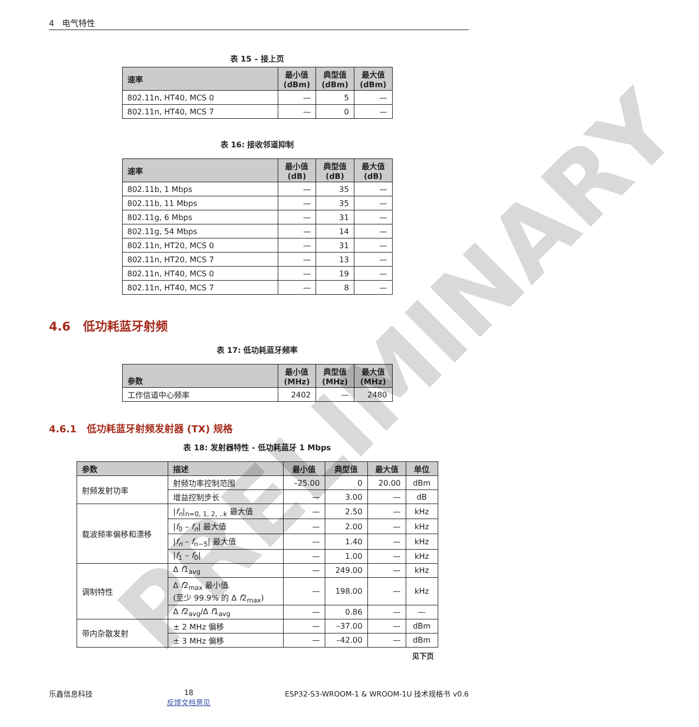4 电气特性
表 15 – 接上页
| 速率 | 最小值 (dBm) | 典型值 (dBm) | 最大值 (dBm) |
| --- | --- | --- | --- |
| 802.11n, HT40, MCS 0 | — | 5 | — |
| 802.11n, HT40, MCS 7 | — | 0 | — |
表 16: 接收邻道抑制
| 速率 | 最小值 (dB) | 典型值 (dB) | 最大值 (dB) |
| --- | --- | --- | --- |
| 802.11b, 1 Mbps | — | 35 | — |
| 802.11b, 11 Mbps | — | 35 | — |
| 802.11g, 6 Mbps | — | 31 | — |
| 802.11g, 54 Mbps | — | 14 | — |
| 802.11n, HT20, MCS 0 | — | 31 | — |
| 802.11n, HT20, MCS 7 | — | 13 | — |
| 802.11n, HT40, MCS 0 | — | 19 | — |
| 802.11n, HT40, MCS 7 | — | 8 | — |
4.6 低功耗蓝牙射频
表 17: 低功耗蓝牙频率
| 参数 | 最小值 (MHz) | 典型值 (MHz) | 最大值 (MHz) |
| --- | --- | --- | --- |
| 工作信道中心频率 | 2402 | — | 2480 |
4.6.1 低功耗蓝牙射频发射器 (TX) 规格
表 18: 发射器特性 - 低功耗蓝牙 1 Mbps
| 参数 | 描述 | 最小值 | 典型值 | 最大值 | 单位 |
| --- | --- | --- | --- | --- | --- |
| 射频发射功率 | 射频功率控制范围 | –25.00 | 0 | 20.00 | dBm |
| | 增益控制步长 | — | 3.00 | — | dB |
| 载波频率偏移和漂移 | / f<sub>n</sub> /<sub>n=0, 1, 2, ..k</sub> 最大值 | — | 2.50 | — | kHz |
| | / f<sub>0</sub> – f<sub>n</sub> / 最大值 | — | 2.00 | — | kHz |
| | / f<sub>n</sub> – f<sub>n−5</sub>/ 最大值 | — | 1.40 | — | kHz |
| | / f<sub>1</sub> – f<sub>0</sub>/ | — | 1.00 | — | kHz |
| 调制特性 | Δ f 1<sub>avg</sub> | — | 249.00 | — | kHz |
| | Δ f 2<sub>max</sub> 最小值 (至少 99.9% 的 Δ f 2<sub>max</sub>) | — | 198.00 | — | kHz |
| | Δ f 2<sub>avg</sub>/Δ f 1<sub>avg</sub> | — | 0.86 | — | — |
| 带内杂散发射 | ± 2 MHz 偏移 | — | –37.00 | — | dBm |
| | ± 3 MHz 偏移 | — | –42.00 | — | dBm |
见下页
乐鑫信息科技 18
反馈文档意见 ESP32-S3-WROOM-1 & WROOM-1U 技术规格书 v0.6
PRELIMINARY